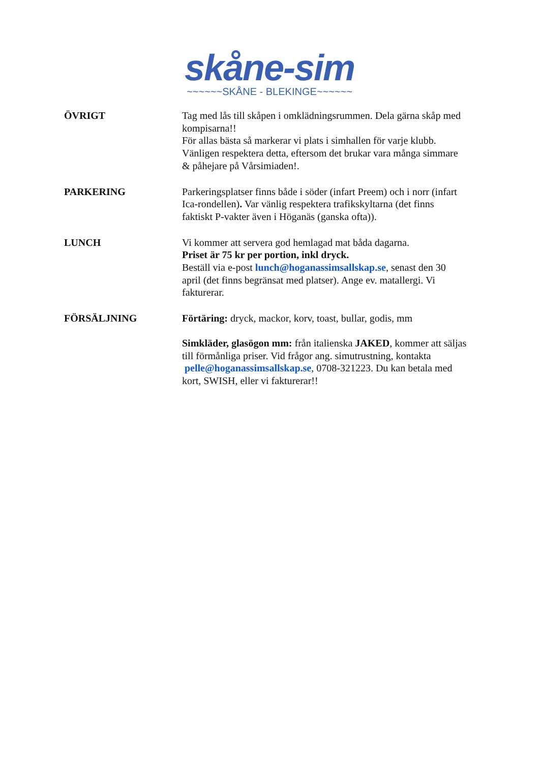skåne-sim
~~~~~~SKÅNE - BLEKINGE~~~~~~
ÖVRIGT
Tag med lås till skåpen i omklädningsrummen. Dela gärna skåp med kompisarna!!
För allas bästa så markerar vi plats i simhallen för varje klubb. Vänligen respektera detta, eftersom det brukar vara många simmare & påhejare på Vårsimiaden!.
PARKERING
Parkeringsplatser finns både i söder (infart Preem) och i norr (infart Ica-rondellen). Var vänlig respektera trafikskyltarna (det finns faktiskt P-vakter även i Höganäs (ganska ofta)).
LUNCH
Vi kommer att servera god hemlagad mat båda dagarna.
Priset är 75 kr per portion, inkl dryck.
Beställ via e-post lunch@hoganassimsallskap.se, senast den 30 april (det finns begränsat med platser). Ange ev. matallergi. Vi fakturerar.
FÖRSÄLJNING
Förtäring: dryck, mackor, korv, toast, bullar, godis, mm
Simkläder, glasögon mm: från italienska JAKED, kommer att säljas till förmånliga priser. Vid frågor ang. simutrustning, kontakta pelle@hoganassimsallskap.se, 0708-321223. Du kan betala med kort, SWISH, eller vi fakturerar!!